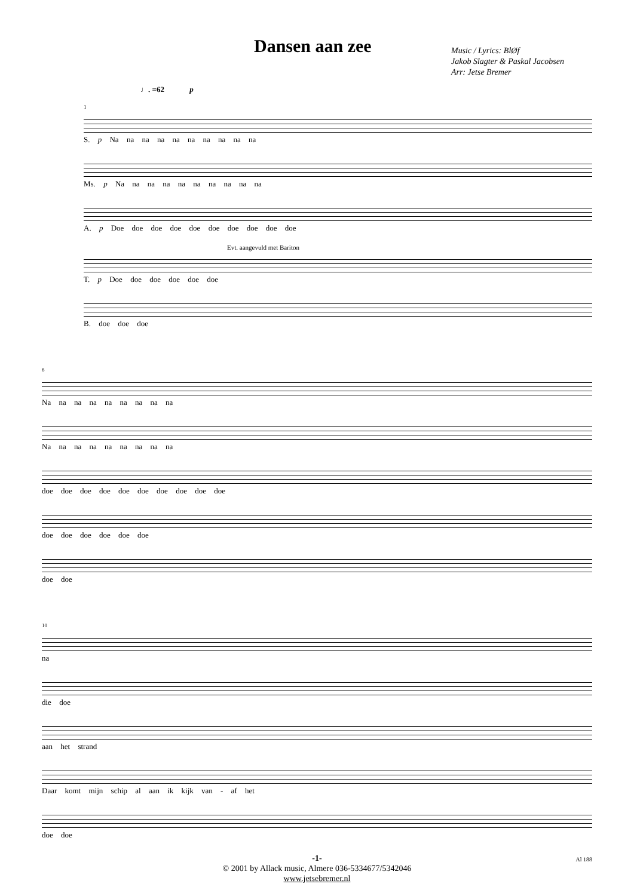Dansen aan zee
Music / Lyrics: BlØf
Jakob Slagter & Paskal Jacobsen
Arr: Jetse Bremer
♩. =62 p
1
S. p Na na na na na na na na na na
Ms. p Na na na na na na na na na na
A. p Doe doe doe doe doe doe doe doe doe doe
Evt. aangevuld met Bariton
T. p Doe doe doe doe doe doe
B. doe doe doe
6
Na na na na na na na na na
Na na na na na na na na na
doe doe doe doe doe doe doe doe doe doe
doe doe doe doe doe doe
doe doe
10
na
die doe
aan het strand
Daar komt mijn schip al aan ik kijk van - af het
doe doe
-1-
© 2001 by Allack music, Almere 036-5334677/5342046
www.jetsebremer.nl
Al 188